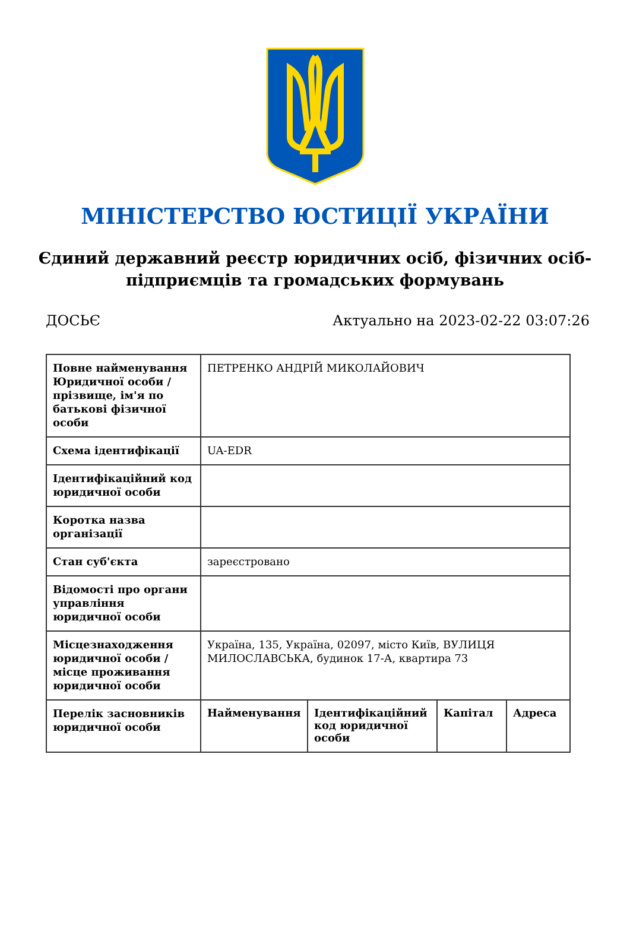МІНІСТЕРСТВО ЮСТИЦІЇ УКРАЇНИ
Єдиний державний реєстр юридичних осіб, фізичних осіб-підприємців та громадських формувань
ДОСЬЄ Актуально на 2023-02-22 03:07:26
| Повне найменування Юридичної особи / прізвище, ім'я по батькові фізичної особи | ПЕТРЕНКО АНДРІЙ МИКОЛАЙОВИЧ | | | |
| Схема ідентифікації | UA-EDR | | | |
| Ідентифікаційний код юридичної особи | | | | |
| Коротка назва організації | | | | |
| Стан суб'єкта | зареєстровано | | | |
| Відомості про органи управління юридичної особи | | | | |
| Місцезнаходження юридичної особи / місце проживання юридичної особи | Україна, 135, Україна, 02097, місто Київ, ВУЛИЦЯ МИЛОСЛАВСЬКА, будинок 17-А, квартира 73 | | | |
| Перелік засновників юридичної особи | Найменування | Ідентифікаційний код юридичної особи | Капітал | Адреса |